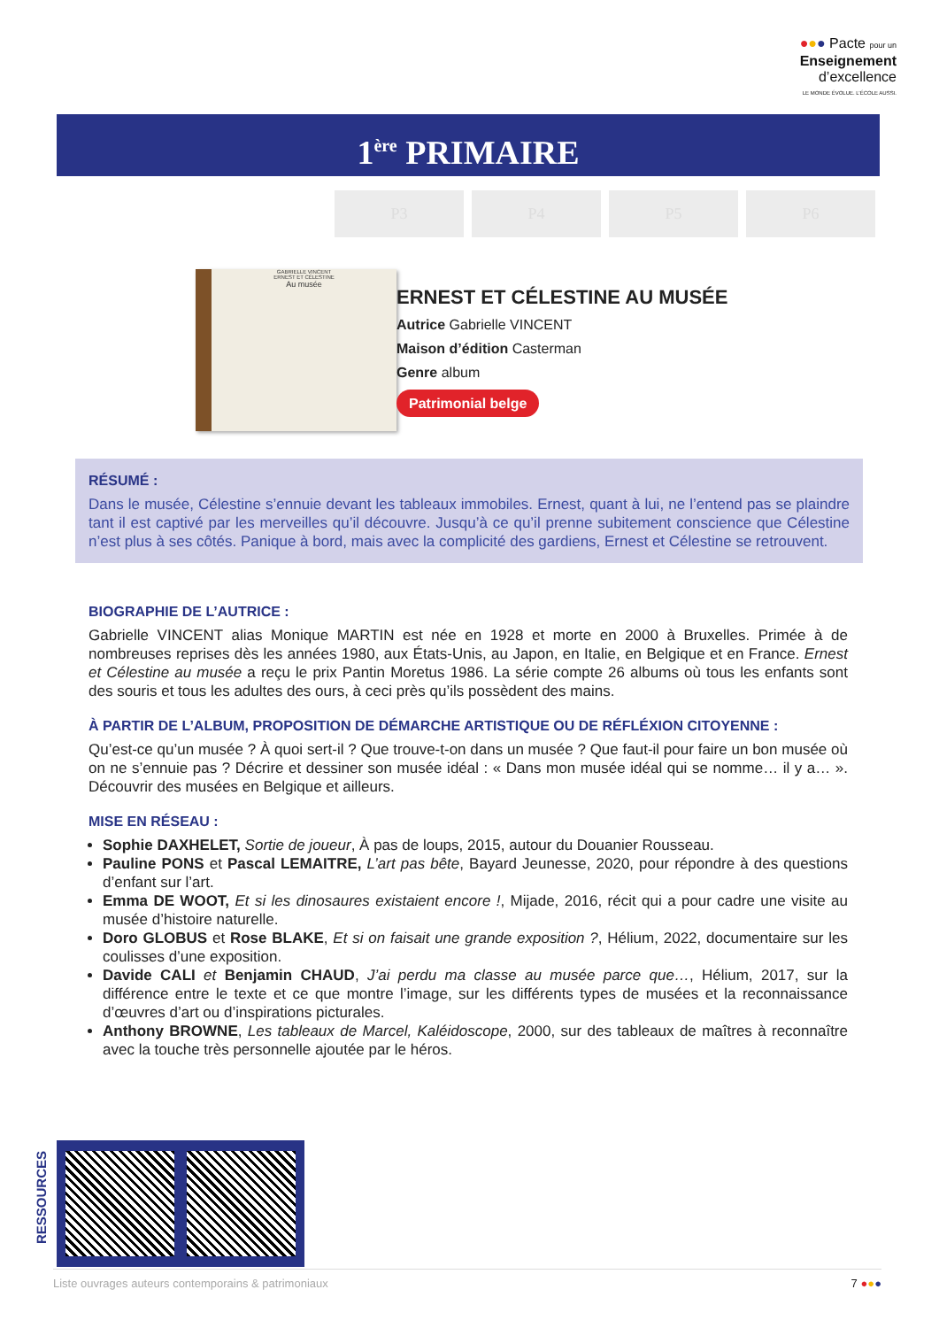●●● Pacte pour un
Enseignement
d’excellence
LE MONDE ÉVOLUE. L’ÉCOLE AUSSI.
1<sup>ère</sup> PRIMAIRE
P3 P4 P5 P6
GABRIELLE VINCENT
ERNEST ET CÉLESTINE
Au musée
ERNEST ET CÉLESTINE AU MUSÉE
Autrice Gabrielle VINCENT
Maison d’édition Casterman
Genre album
Patrimonial belge
RÉSUMÉ :
Dans le musée, Célestine s’ennuie devant les tableaux immobiles. Ernest, quant à lui, ne l’entend pas se plaindre tant il est captivé par les merveilles qu’il découvre. Jusqu’à ce qu’il prenne subitement conscience que Célestine n’est plus à ses côtés. Panique à bord, mais avec la complicité des gardiens, Ernest et Célestine se retrouvent.
BIOGRAPHIE DE L’AUTRICE :
Gabrielle VINCENT alias Monique MARTIN est née en 1928 et morte en 2000 à Bruxelles. Primée à de nombreuses reprises dès les années 1980, aux États-Unis, au Japon, en Italie, en Belgique et en France. Ernest et Célestine au musée a reçu le prix Pantin Moretus 1986. La série compte 26 albums où tous les enfants sont des souris et tous les adultes des ours, à ceci près qu’ils possèdent des mains.
À PARTIR DE L’ALBUM, PROPOSITION DE DÉMARCHE ARTISTIQUE OU DE RÉFLÉXION CITOYENNE :
Qu’est-ce qu’un musée ? À quoi sert-il ? Que trouve-t-on dans un musée ? Que faut-il pour faire un bon musée où on ne s’ennuie pas ? Décrire et dessiner son musée idéal : « Dans mon musée idéal qui se nomme… il y a… ». Découvrir des musées en Belgique et ailleurs.
MISE EN RÉSEAU :
Sophie DAXHELET, Sortie de joueur, À pas de loups, 2015, autour du Douanier Rousseau.
Pauline PONS et Pascal LEMAITRE, L’art pas bête, Bayard Jeunesse, 2020, pour répondre à des questions d’enfant sur l’art.
Emma DE WOOT, Et si les dinosaures existaient encore !, Mijade, 2016, récit qui a pour cadre une visite au musée d’histoire naturelle.
Doro GLOBUS et Rose BLAKE, Et si on faisait une grande exposition ?, Hélium, 2022, documentaire sur les coulisses d’une exposition.
Davide CALI et Benjamin CHAUD, J’ai perdu ma classe au musée parce que…, Hélium, 2017, sur la différence entre le texte et ce que montre l’image, sur les différents types de musées et la reconnaissance d’œuvres d’art ou d’inspirations picturales.
Anthony BROWNE, Les tableaux de Marcel, Kaléidoscope, 2000, sur des tableaux de maîtres à reconnaître avec la touche très personnelle ajoutée par le héros.
RESSOURCES
Liste ouvrages auteurs contemporains & patrimoniaux 7 ●●●